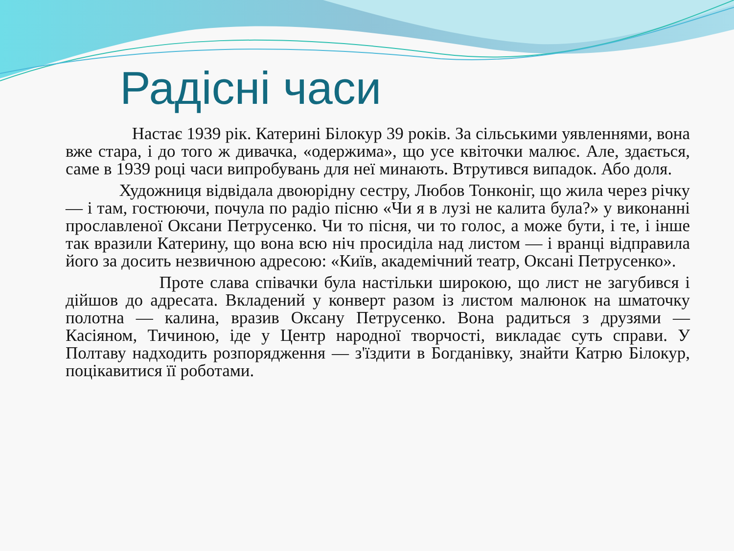Радісні часи
Настає 1939 рік. Катерині Білокур 39 років. За сільськими уявленнями, вона вже стара, і до того ж дивачка, «одержима», що усе квіточки малює. Але, здається, саме в 1939 році часи випробувань для неї минають. Втрутився випадок. Або доля.
Художниця відвідала двоюрідну сестру, Любов Тонконіг, що жила через річку — і там, гостюючи, почула по радіо пісню «Чи я в лузі не калита була?» у виконанні прославленої Оксани Петрусенко. Чи то пісня, чи то голос, а може бути, і те, і інше так вразили Катерину, що вона всю ніч просиділа над листом — і вранці відправила його за досить незвичною адресою: «Київ, академічний театр, Оксані Петрусенко».
Проте слава співачки була настільки широкою, що лист не загубився і дійшов до адресата. Вкладений у конверт разом із листом малюнок на шматочку полотна — калина, вразив Оксану Петрусенко. Вона радиться з друзями — Касіяном, Тичиною, іде у Центр народної творчості, викладає суть справи. У Полтаву надходить розпорядження — з'їздити в Богданівку, знайти Катрю Білокур, поцікавитися її роботами.